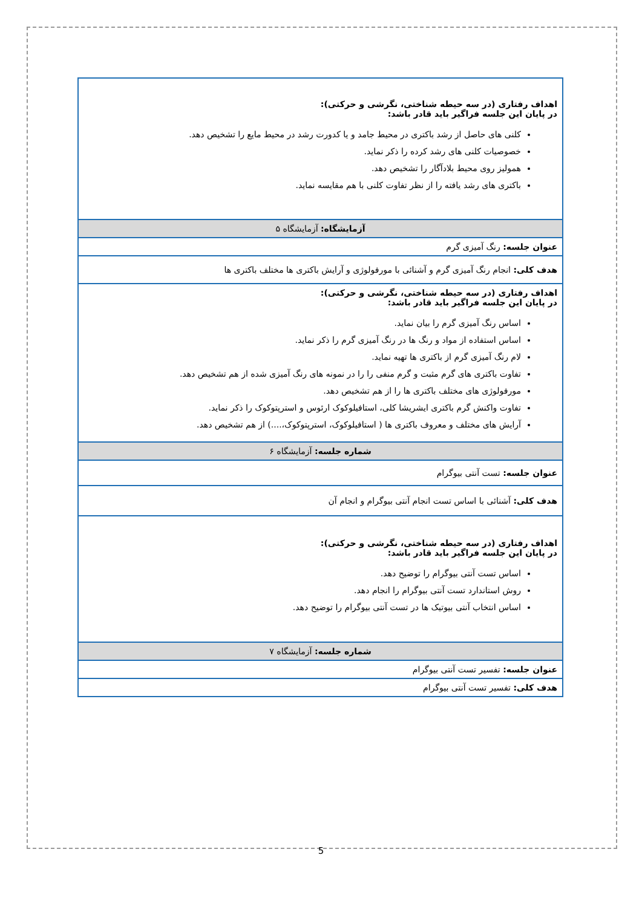| اهداف رفتاری (در سه حیطه شناختی، نگرشی و حرکتی): در پایان این جلسه فراگیر باید قادر باشد: کلنی های حاصل از رشد باکتری در محیط جامد و یا کدورت رشد در محیط مایع را تشخیص دهد. خصوصیات کلنی های رشد کرده را ذکر نماید. همولیز روی محیط بلادآگار را تشخیص دهد. باکتری های رشد یافته را از نظر تفاوت کلنی با هم مقایسه نماید. |
| آزمایشگاه: آزمایشگاه ۵ |
| عنوان جلسه: رنگ آمیزی گرم |
| هدف کلی: انجام رنگ آمیزی گرم و آشنائی با مورفولوژی و آرایش باکتری ها مختلف باکتری ها |
| اهداف رفتاری (در سه حیطه شناختی، نگرشی و حرکتی): در پایان این جلسه فراگیر باید قادر باشد: اساس رنگ آمیزی گرم را بیان نماید. اساس استفاده از مواد و رنگ ها در رنگ آمیزی گرم را ذکر نماید. لام رنگ آمیزی گرم از باکتری ها تهیه نماید. تفاوت باکتری های گرم مثبت و گرم منفی را را در نمونه های رنگ آمیزی شده از هم تشخیص دهد. مورفولوژی های مختلف باکتری ها را از هم تشخیص دهد. تفاوت واکنش گرم باکتری ایشریشا کلی، استافیلوکوک ارئوس و استرپتوکوک را ذکر نماید. آرایش های مختلف و معروف باکتری ها ( استافیلوکوک، استرپتوکوک،....) از هم تشخیص دهد. |
| شماره جلسه: آزمایشگاه ۶ |
| عنوان جلسه: تست آنتی بیوگرام |
| هدف کلی: آشنائی با اساس تست انجام آنتی بیوگرام و انجام آن |
| اهداف رفتاری (در سه حیطه شناختی، نگرشی و حرکتی): در پایان این جلسه فراگیر باید قادر باشد: اساس تست آنتی بیوگرام را توضیح دهد. روش استاندارد تست آنتی بیوگرام را انجام دهد. اساس انتخاب آنتی بیوتیک ها در تست آنتی بیوگرام را توضیح دهد. |
| شماره جلسه: آزمایشگاه ۷ |
| عنوان جلسه: تفسیر تست آنتی بیوگرام |
| هدف کلی: تفسیر تست آنتی بیوگرام |
5